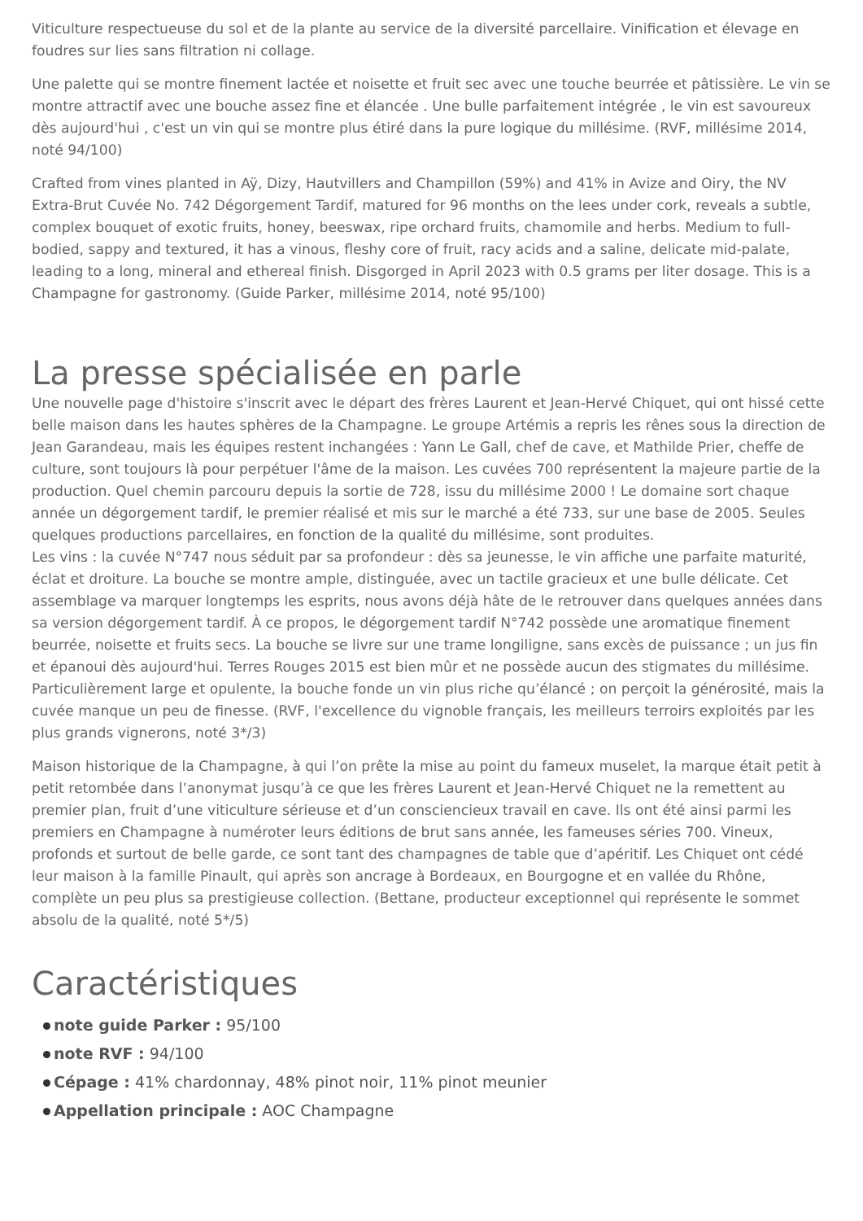Viticulture respectueuse du sol et de la plante au service de la diversité parcellaire. Vinification et élevage en foudres sur lies sans filtration ni collage.
Une palette qui se montre finement lactée et noisette et fruit sec avec une touche beurrée et pâtissière. Le vin se montre attractif avec une bouche assez fine et élancée . Une bulle parfaitement intégrée , le vin est savoureux dès aujourd'hui , c'est un vin qui se montre plus étiré dans la pure logique du millésime. (RVF, millésime 2014, noté 94/100)
Crafted from vines planted in Aÿ, Dizy, Hautvillers and Champillon (59%) and 41% in Avize and Oiry, the NV Extra-Brut Cuvée No. 742 Dégorgement Tardif, matured for 96 months on the lees under cork, reveals a subtle, complex bouquet of exotic fruits, honey, beeswax, ripe orchard fruits, chamomile and herbs. Medium to full-bodied, sappy and textured, it has a vinous, fleshy core of fruit, racy acids and a saline, delicate mid-palate, leading to a long, mineral and ethereal finish. Disgorged in April 2023 with 0.5 grams per liter dosage. This is a Champagne for gastronomy. (Guide Parker, millésime 2014, noté 95/100)
La presse spécialisée en parle
Une nouvelle page d'histoire s'inscrit avec le départ des frères Laurent et Jean-Hervé Chiquet, qui ont hissé cette belle maison dans les hautes sphères de la Champagne. Le groupe Artémis a repris les rênes sous la direction de Jean Garandeau, mais les équipes restent inchangées : Yann Le Gall, chef de cave, et Mathilde Prier, cheffe de culture, sont toujours là pour perpétuer l'âme de la maison. Les cuvées 700 représentent la majeure partie de la production. Quel chemin parcouru depuis la sortie de 728, issu du millésime 2000 ! Le domaine sort chaque année un dégorgement tardif, le premier réalisé et mis sur le marché a été 733, sur une base de 2005. Seules quelques productions parcellaires, en fonction de la qualité du millésime, sont produites.
Les vins : la cuvée N°747 nous séduit par sa profondeur : dès sa jeunesse, le vin affiche une parfaite maturité, éclat et droiture. La bouche se montre ample, distinguée, avec un tactile gracieux et une bulle délicate. Cet assemblage va marquer longtemps les esprits, nous avons déjà hâte de le retrouver dans quelques années dans sa version dégorgement tardif. À ce propos, le dégorgement tardif N°742 possède une aromatique finement beurrée, noisette et fruits secs. La bouche se livre sur une trame longiligne, sans excès de puissance ; un jus fin et épanoui dès aujourd'hui. Terres Rouges 2015 est bien mûr et ne possède aucun des stigmates du millésime. Particulièrement large et opulente, la bouche fonde un vin plus riche qu’élancé ; on perçoit la générosité, mais la cuvée manque un peu de finesse. (RVF, l'excellence du vignoble français, les meilleurs terroirs exploités par les plus grands vignerons, noté 3*/3)
Maison historique de la Champagne, à qui l’on prête la mise au point du fameux muselet, la marque était petit à petit retombée dans l’anonymat jusqu’à ce que les frères Laurent et Jean-Hervé Chiquet ne la remettent au premier plan, fruit d’une viticulture sérieuse et d’un consciencieux travail en cave. Ils ont été ainsi parmi les premiers en Champagne à numéroter leurs éditions de brut sans année, les fameuses séries 700. Vineux, profonds et surtout de belle garde, ce sont tant des champagnes de table que d’apéritif. Les Chiquet ont cédé leur maison à la famille Pinault, qui après son ancrage à Bordeaux, en Bourgogne et en vallée du Rhône, complète un peu plus sa prestigieuse collection. (Bettane, producteur exceptionnel qui représente le sommet absolu de la qualité, noté 5*/5)
Caractéristiques
note guide Parker : 95/100
note RVF : 94/100
Cépage : 41% chardonnay, 48% pinot noir, 11% pinot meunier
Appellation principale : AOC Champagne